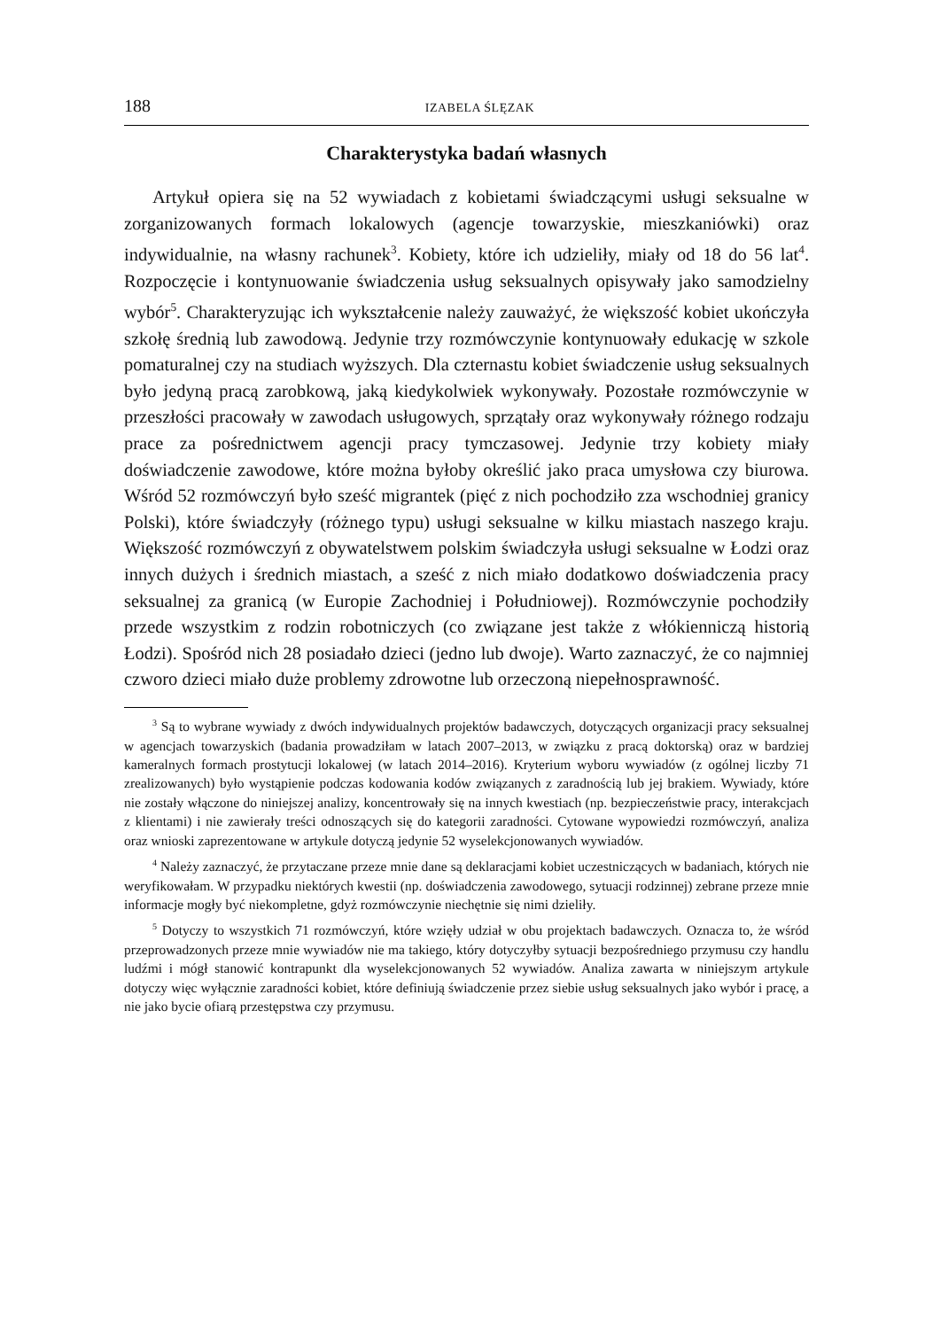188 IZABELA ŚLĘZAK
Charakterystyka badań własnych
Artykuł opiera się na 52 wywiadach z kobietami świadczącymi usługi seksualne w zorganizowanych formach lokalowych (agencje towarzyskie, mieszkaniówki) oraz indywidualnie, na własny rachunek<sup>3</sup>. Kobiety, które ich udzieliły, miały od 18 do 56 lat<sup>4</sup>. Rozpoczęcie i kontynuowanie świadczenia usług seksualnych opisywały jako samodzielny wybór<sup>5</sup>. Charakteryzując ich wykształcenie należy zauważyć, że większość kobiet ukończyła szkołę średnią lub zawodową. Jedynie trzy rozmówczynie kontynuowały edukację w szkole pomaturalnej czy na studiach wyższych. Dla czternastu kobiet świadczenie usług seksualnych było jedyną pracą zarobkową, jaką kiedykolwiek wykonywały. Pozostałe rozmówczynie w przeszłości pracowały w zawodach usługowych, sprzątały oraz wykonywały różnego rodzaju prace za pośrednictwem agencji pracy tymczasowej. Jedynie trzy kobiety miały doświadczenie zawodowe, które można byłoby określić jako praca umysłowa czy biurowa. Wśród 52 rozmówczyń było sześć migrantek (pięć z nich pochodziło zza wschodniej granicy Polski), które świadczyły (różnego typu) usługi seksualne w kilku miastach naszego kraju. Większość rozmówczyń z obywatelstwem polskim świadczyła usługi seksualne w Łodzi oraz innych dużych i średnich miastach, a sześć z nich miało dodatkowo doświadczenia pracy seksualnej za granicą (w Europie Zachodniej i Południowej). Rozmówczynie pochodziły przede wszystkim z rodzin robotniczych (co związane jest także z włókienniczą historią Łodzi). Spośród nich 28 posiadało dzieci (jedno lub dwoje). Warto zaznaczyć, że co najmniej czworo dzieci miało duże problemy zdrowotne lub orzeczoną niepełnosprawność.
<sup>3</sup> Są to wybrane wywiady z dwóch indywidualnych projektów badawczych, dotyczących organizacji pracy seksualnej w agencjach towarzyskich (badania prowadziłam w latach 2007–2013, w związku z pracą doktorską) oraz w bardziej kameralnych formach prostytucji lokalowej (w latach 2014–2016). Kryterium wyboru wywiadów (z ogólnej liczby 71 zrealizowanych) było wystąpienie podczas kodowania kodów związanych z zaradnością lub jej brakiem. Wywiady, które nie zostały włączone do niniejszej analizy, koncentrowały się na innych kwestiach (np. bezpieczeństwie pracy, interakcjach z klientami) i nie zawierały treści odnoszących się do kategorii zaradności. Cytowane wypowiedzi rozmówczyń, analiza oraz wnioski zaprezentowane w artykule dotyczą jedynie 52 wyselekcjonowanych wywiadów.
<sup>4</sup> Należy zaznaczyć, że przytaczane przeze mnie dane są deklaracjami kobiet uczestniczących w badaniach, których nie weryfikowałam. W przypadku niektórych kwestii (np. doświadczenia zawodowego, sytuacji rodzinnej) zebrane przeze mnie informacje mogły być niekompletne, gdyż rozmówczynie niechętnie się nimi dzieliły.
<sup>5</sup> Dotyczy to wszystkich 71 rozmówczyń, które wzięły udział w obu projektach badawczych. Oznacza to, że wśród przeprowadzonych przeze mnie wywiadów nie ma takiego, który dotyczyłby sytuacji bezpośredniego przymusu czy handlu ludźmi i mógł stanowić kontrapunkt dla wyselekcjonowanych 52 wywiadów. Analiza zawarta w niniejszym artykule dotyczy więc wyłącznie zaradności kobiet, które definiują świadczenie przez siebie usług seksualnych jako wybór i pracę, a nie jako bycie ofiarą przestępstwa czy przymusu.